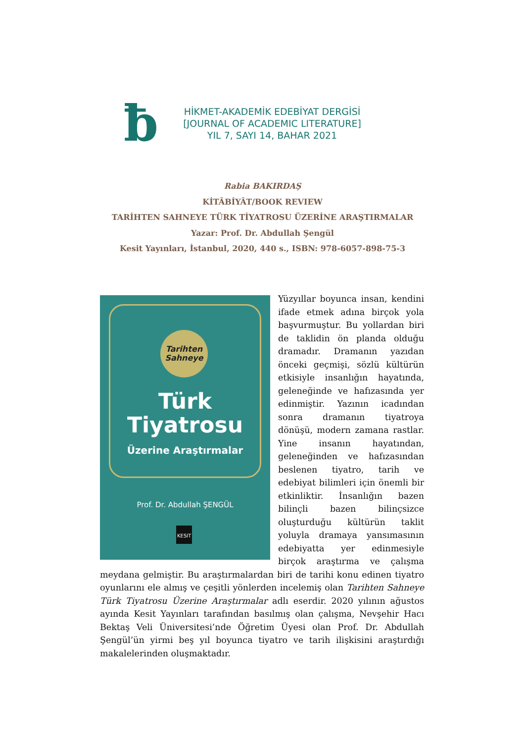ƀ
HİKMET-AKADEMİK EDEBİYAT DERGİSİ
[JOURNAL OF ACADEMIC LITERATURE]
YIL 7, SAYI 14, BAHAR 2021
Rabia BAKIRDAŞ
KİTÂBİYÂT/BOOK REVIEW
TARİHTEN SAHNEYE TÜRK TİYATROSU ÜZERİNE ARAŞTIRMALAR
Yazar: Prof. Dr. Abdullah Şengül
Kesit Yayınları, İstanbul, 2020, 440 s., ISBN: 978-6057-898-75-3
Tarihten
Sahneye
Türk
Tiyatrosu
Üzerine Araştırmalar
Prof. Dr. Abdullah ŞENGÜL
KESIT
Yüzyıllar boyunca insan, kendini ifade etmek adına birçok yola başvurmuştur. Bu yollardan biri de taklidin ön planda olduğu dramadır. Dramanın yazıdan önceki geçmişi, sözlü kültürün etkisiyle insanlığın hayatında, geleneğinde ve hafızasında yer edinmiştir. Yazının icadından sonra dramanın tiyatroya dönüşü, modern zamana rastlar. Yine insanın hayatından, geleneğinden ve hafızasından beslenen tiyatro, tarih ve edebiyat bilimleri için önemli bir etkinliktir. İnsanlığın bazen bilinçli bazen bilinçsizce oluşturduğu kültürün taklit yoluyla dramaya yansımasının edebiyatta yer edinmesiyle birçok araştırma ve çalışma meydana gelmiştir. Bu araştırmalardan biri de tarihi konu edinen tiyatro oyunlarını ele almış ve çeşitli yönlerden incelemiş olan Tarihten Sahneye Türk Tiyatrosu Üzerine Araştırmalar adlı eserdir. 2020 yılının ağustos ayında Kesit Yayınları tarafından basılmış olan çalışma, Nevşehir Hacı Bektaş Veli Üniversitesi’nde Öğretim Üyesi olan Prof. Dr. Abdullah Şengül’ün yirmi beş yıl boyunca tiyatro ve tarih ilişkisini araştırdığı makalelerinden oluşmaktadır.